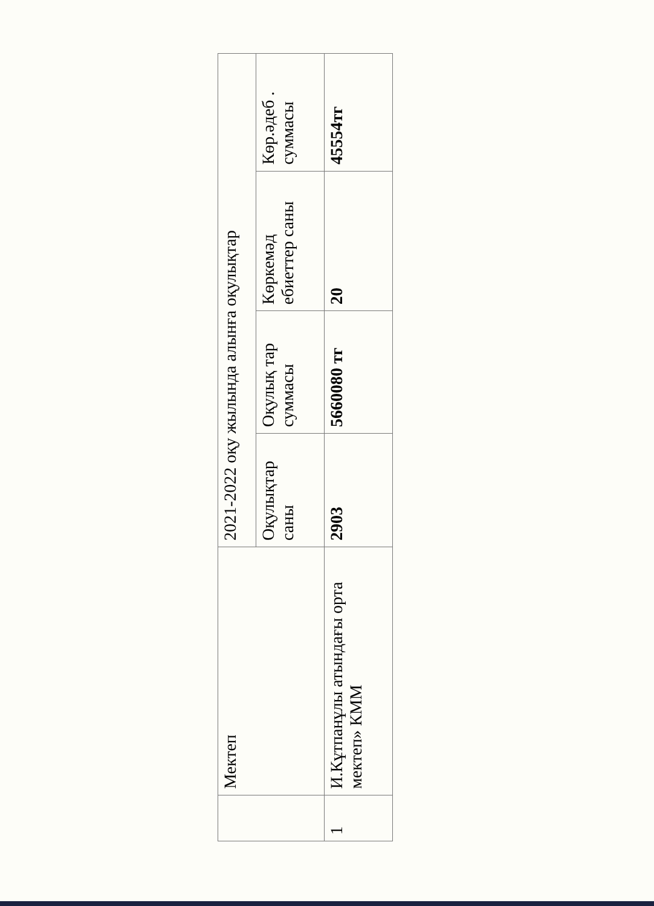| | Мектеп | 2021-2022 оқу жылында алынға оқулықтар | | | |
| | | Оқулықтар саны | Оқулық тар суммасы | Көркемәд ебиеттер саны | Көр.әдеб . суммасы |
| 1 | И.Кұтпанұлы атындағы орта мектеп» КММ | 2903 | 5660080 тг | 20 | 45554тг |